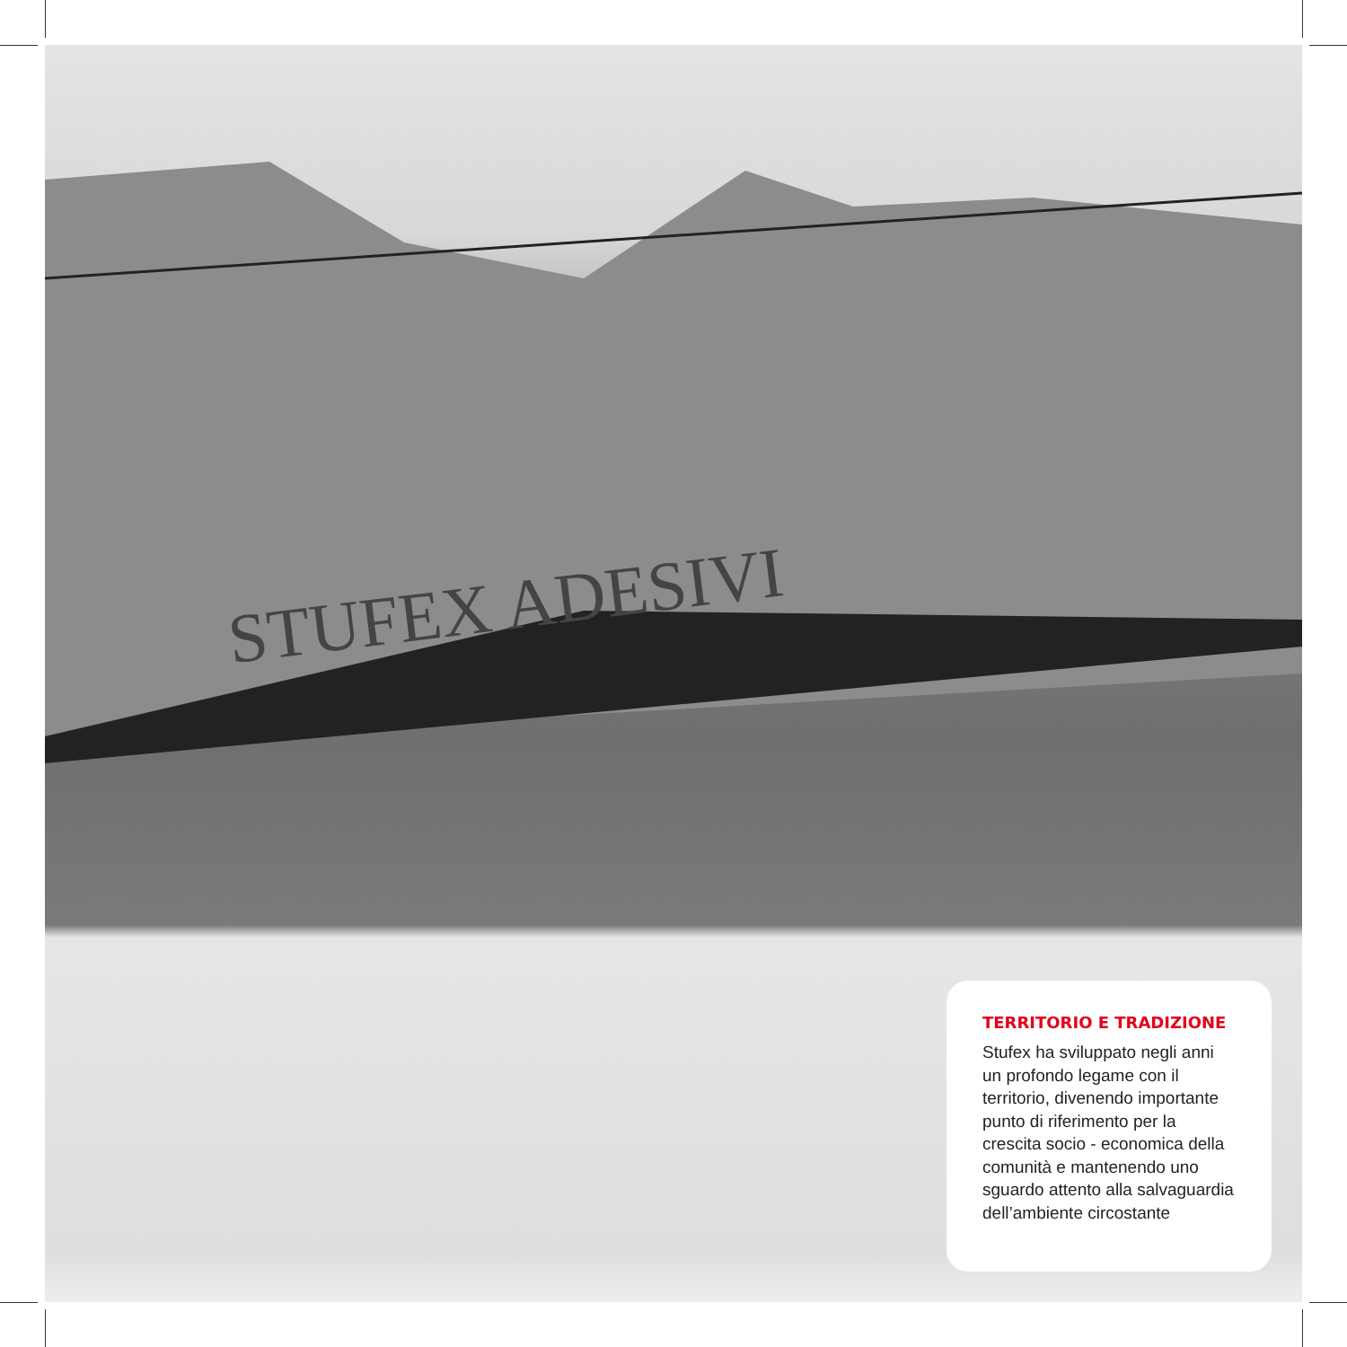STUFEX ADESIVI
TERRITORIO E TRADIZIONE
Stufex ha sviluppato negli anni un profondo legame con il territorio, divenendo importante punto di riferimento per la crescita socio - economica della comunità e mantenendo uno sguardo attento alla salvaguardia dell’ambiente circostante